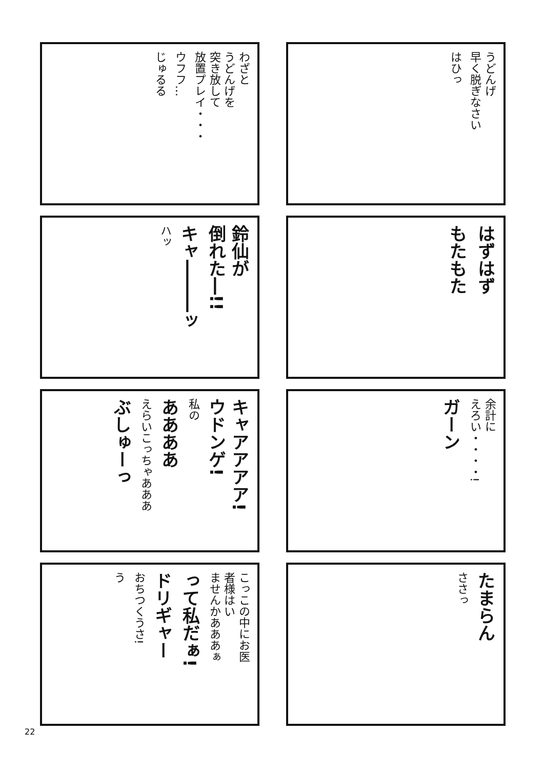わざと
うどんげを
突き放して
放置プレイ・・・
ウフフ…
じゅるる
うどんげ
早く脱ぎなさい
はひっ
鈴仙が
倒れた―!!
キャ―――ッ
ハッ
はずはず
もたもた
キャアアアア!
ウドンゲ!
私の
ああああ
えらいこっちゃあああ
ぶしゅーっ
余計に
えろい・・・・!
ガーン
こっこの中にお医
者様はい
ませんかあああぁ
って私だぁ!
ドリギャー
おちつくうさ!
う
たまらん
ささっ
22